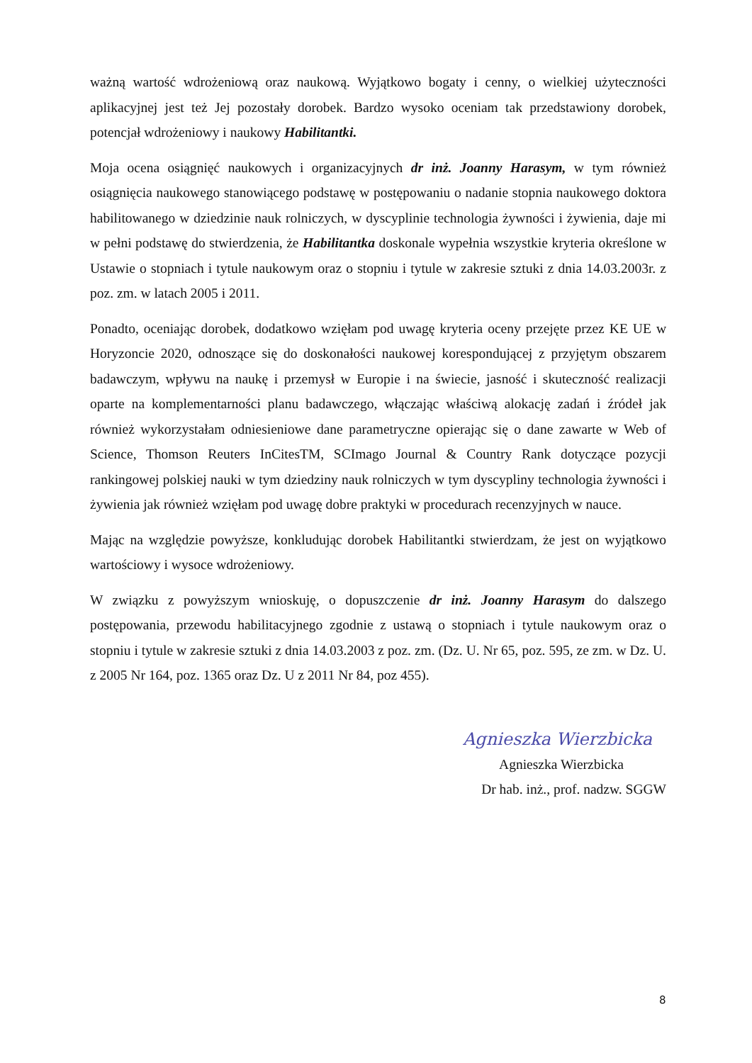ważną wartość wdrożeniową oraz naukową. Wyjątkowo bogaty i cenny, o wielkiej użyteczności aplikacyjnej jest też Jej pozostały dorobek. Bardzo wysoko oceniam tak przedstawiony dorobek, potencjał wdrożeniowy i naukowy Habilitantki.
Moja ocena osiągnięć naukowych i organizacyjnych dr inż. Joanny Harasym, w tym również osiągnięcia naukowego stanowiącego podstawę w postępowaniu o nadanie stopnia naukowego doktora habilitowanego w dziedzinie nauk rolniczych, w dyscyplinie technologia żywności i żywienia, daje mi w pełni podstawę do stwierdzenia, że Habilitantka doskonale wypełnia wszystkie kryteria określone w Ustawie o stopniach i tytule naukowym oraz o stopniu i tytule w zakresie sztuki z dnia 14.03.2003r. z poz. zm. w latach 2005 i 2011.
Ponadto, oceniając dorobek, dodatkowo wzięłam pod uwagę kryteria oceny przejęte przez KE UE w Horyzoncie 2020, odnoszące się do doskonałości naukowej korespondującej z przyjętym obszarem badawczym, wpływu na naukę i przemysł w Europie i na świecie, jasność i skuteczność realizacji oparte na komplementarności planu badawczego, włączając właściwą alokację zadań i źródeł jak również wykorzystałam odniesieniowe dane parametryczne opierając się o dane zawarte w Web of Science, Thomson Reuters InCitesTM, SCImago Journal & Country Rank dotyczące pozycji rankingowej polskiej nauki w tym dziedziny nauk rolniczych w tym dyscypliny technologia żywności i żywienia jak również wzięłam pod uwagę dobre praktyki w procedurach recenzyjnych w nauce.
Mając na względzie powyższe, konkludując dorobek Habilitantki stwierdzam, że jest on wyjątkowo wartościowy i wysoce wdrożeniowy.
W związku z powyższym wnioskuję, o dopuszczenie dr inż. Joanny Harasym do dalszego postępowania, przewodu habilitacyjnego zgodnie z ustawą o stopniach i tytule naukowym oraz o stopniu i tytule w zakresie sztuki z dnia 14.03.2003 z poz. zm. (Dz. U. Nr 65, poz. 595, ze zm. w Dz. U. z 2005 Nr 164, poz. 1365 oraz Dz. U z 2011 Nr 84, poz 455).
Agnieszka Wierzbicka
Agnieszka Wierzbicka
Dr hab. inż., prof. nadzw. SGGW
8